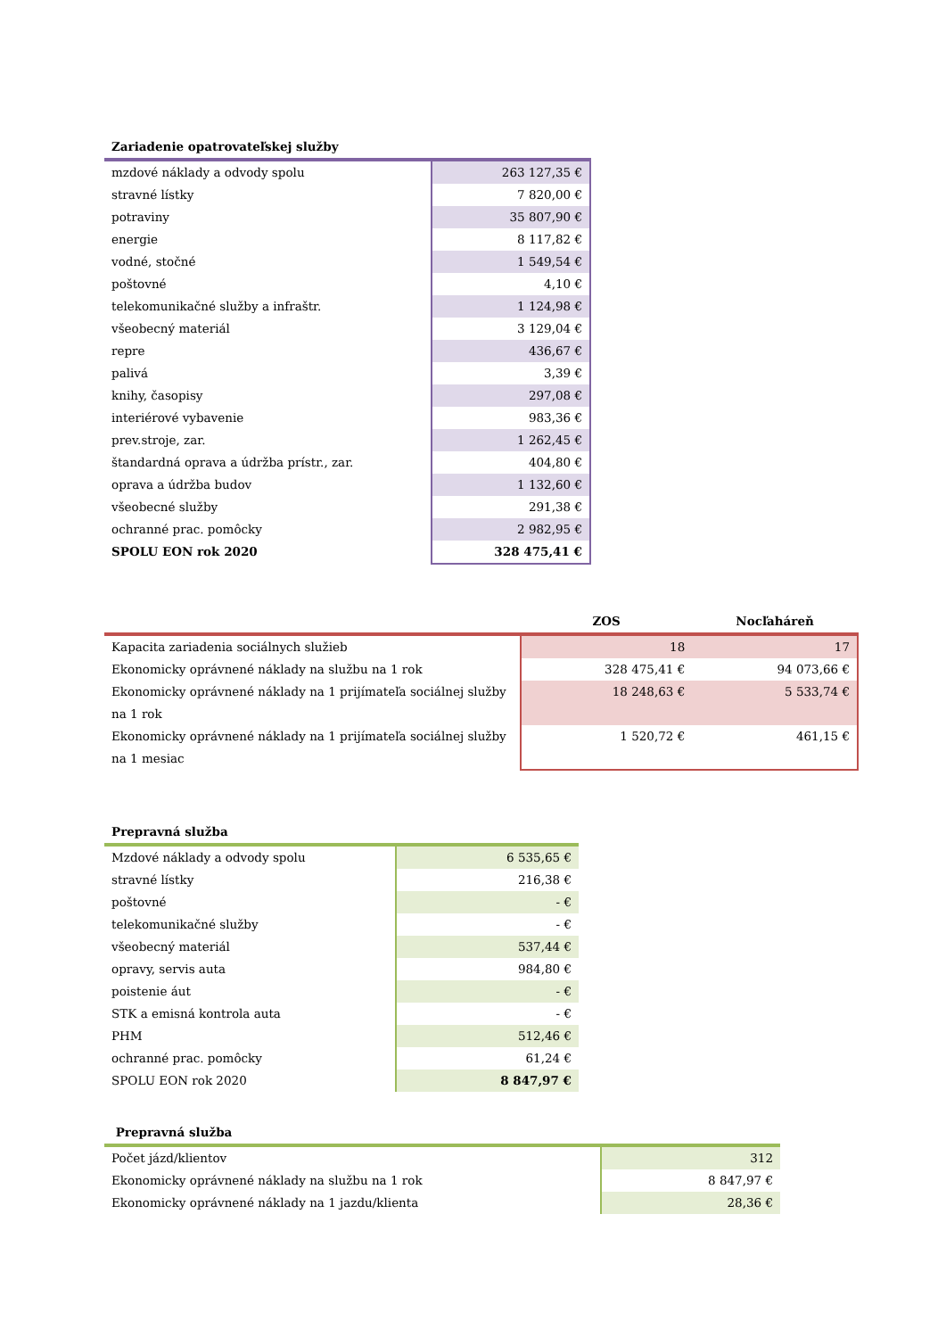| Zariadenie opatrovateľskej služby | |
| --- | --- |
| mzdové náklady a odvody spolu | 263 127,35 € |
| stravné lístky | 7 820,00 € |
| potraviny | 35 807,90 € |
| energie | 8 117,82 € |
| vodné, stočné | 1 549,54 € |
| poštovné | 4,10 € |
| telekomunikačné služby a infraštr. | 1 124,98 € |
| všeobecný materiál | 3 129,04 € |
| repre | 436,67 € |
| palivá | 3,39 € |
| knihy, časopisy | 297,08 € |
| interiérové vybavenie | 983,36 € |
| prev.stroje, zar. | 1 262,45 € |
| štandardná oprava a údržba prístr., zar. | 404,80 € |
| oprava a údržba budov | 1 132,60 € |
| všeobecné služby | 291,38 € |
| ochranné prac. pomôcky | 2 982,95 € |
| SPOLU EON rok 2020 | 328 475,41 € |
| | ZOS | Nocľaháreň |
| --- | --- | --- |
| Kapacita zariadenia sociálnych služieb | 18 | 17 |
| Ekonomicky oprávnené náklady na službu na 1 rok | 328 475,41 € | 94 073,66 € |
| Ekonomicky oprávnené náklady na 1 prijímateľa sociálnej služby na 1 rok | 18 248,63 € | 5 533,74 € |
| Ekonomicky oprávnené náklady na 1 prijímateľa sociálnej služby na 1 mesiac | 1 520,72 € | 461,15 € |
| Prepravná služba | |
| --- | --- |
| Mzdové náklady a odvody spolu | 6 535,65 € |
| stravné lístky | 216,38 € |
| poštovné | - € |
| telekomunikačné služby | - € |
| všeobecný materiál | 537,44 € |
| opravy, servis auta | 984,80 € |
| poistenie áut | - € |
| STK a emisná kontrola auta | - € |
| PHM | 512,46 € |
| ochranné prac. pomôcky | 61,24 € |
| SPOLU EON rok 2020 | 8 847,97 € |
| Prepravná služba | |
| --- | --- |
| Počet jázd/klientov | 312 |
| Ekonomicky oprávnené náklady na službu na 1 rok | 8 847,97 € |
| Ekonomicky oprávnené náklady na 1 jazdu/klienta | 28,36 € |